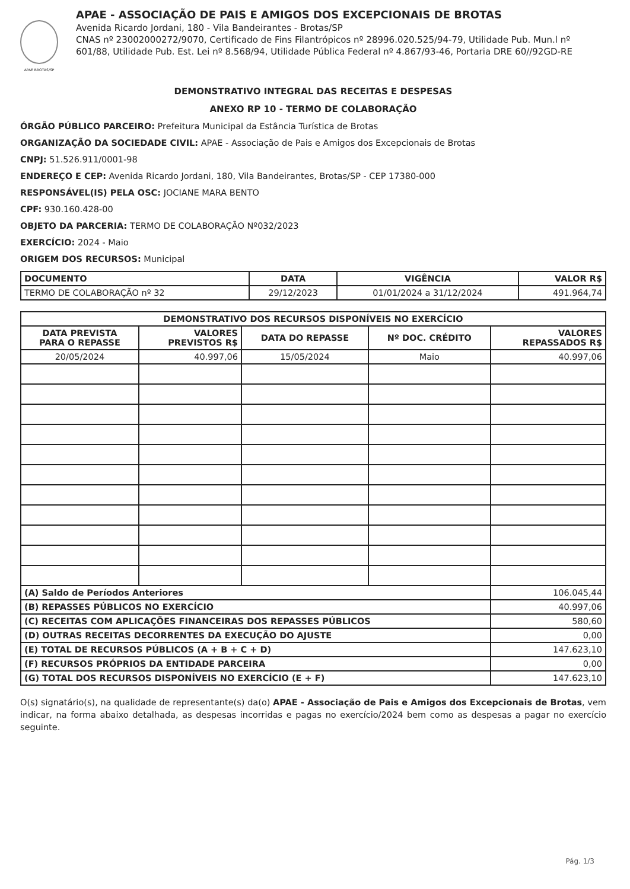APAE BROTAS/SP
APAE - ASSOCIAÇÃO DE PAIS E AMIGOS DOS EXCEPCIONAIS DE BROTAS
Avenida Ricardo Jordani, 180 - Vila Bandeirantes - Brotas/SP
CNAS nº 23002000272/9070, Certificado de Fins Filantrópicos nº 28996.020.525/94-79, Utilidade Pub. Mun.l nº 601/88, Utilidade Pub. Est. Lei nº 8.568/94, Utilidade Pública Federal nº 4.867/93-46, Portaria DRE 60//92GD-RE
DEMONSTRATIVO INTEGRAL DAS RECEITAS E DESPESAS
ANEXO RP 10 - TERMO DE COLABORAÇÃO
ÓRGÃO PÚBLICO PARCEIRO: Prefeitura Municipal da Estância Turística de Brotas
ORGANIZAÇÃO DA SOCIEDADE CIVIL: APAE - Associação de Pais e Amigos dos Excepcionais de Brotas
CNPJ: 51.526.911/0001-98
ENDEREÇO E CEP: Avenida Ricardo Jordani, 180, Vila Bandeirantes, Brotas/SP - CEP 17380-000
RESPONSÁVEL(IS) PELA OSC: JOCIANE MARA BENTO
CPF: 930.160.428-00
OBJETO DA PARCERIA: TERMO DE COLABORAÇÃO Nº032/2023
EXERCÍCIO: 2024 - Maio
ORIGEM DOS RECURSOS: Municipal
| DOCUMENTO | DATA | VIGÊNCIA | VALOR R$ |
| --- | --- | --- | --- |
| TERMO DE COLABORAÇÃO nº 32 | 29/12/2023 | 01/01/2024 a 31/12/2024 | 491.964,74 |
| DEMONSTRATIVO DOS RECURSOS DISPONÍVEIS NO EXERCÍCIO | | | | |
| --- | --- | --- | --- | --- |
| DATA PREVISTA PARA O REPASSE | VALORES PREVISTOS R$ | DATA DO REPASSE | Nº DOC. CRÉDITO | VALORES REPASSADOS R$ |
| 20/05/2024 | 40.997,06 | 15/05/2024 | Maio | 40.997,06 |
| (A) Saldo de Períodos Anteriores | | | | 106.045,44 |
| (B) REPASSES PÚBLICOS NO EXERCÍCIO | | | | 40.997,06 |
| (C) RECEITAS COM APLICAÇÕES FINANCEIRAS DOS REPASSES PÚBLICOS | | | | 580,60 |
| (D) OUTRAS RECEITAS DECORRENTES DA EXECUÇÃO DO AJUSTE | | | | 0,00 |
| (E) TOTAL DE RECURSOS PÚBLICOS (A + B + C + D) | | | | 147.623,10 |
| (F) RECURSOS PRÓPRIOS DA ENTIDADE PARCEIRA | | | | 0,00 |
| (G) TOTAL DOS RECURSOS DISPONÍVEIS NO EXERCÍCIO (E + F) | | | | 147.623,10 |
O(s) signatário(s), na qualidade de representante(s) da(o) APAE - Associação de Pais e Amigos dos Excepcionais de Brotas, vem indicar, na forma abaixo detalhada, as despesas incorridas e pagas no exercício/2024 bem como as despesas a pagar no exercício seguinte.
Pág. 1/3